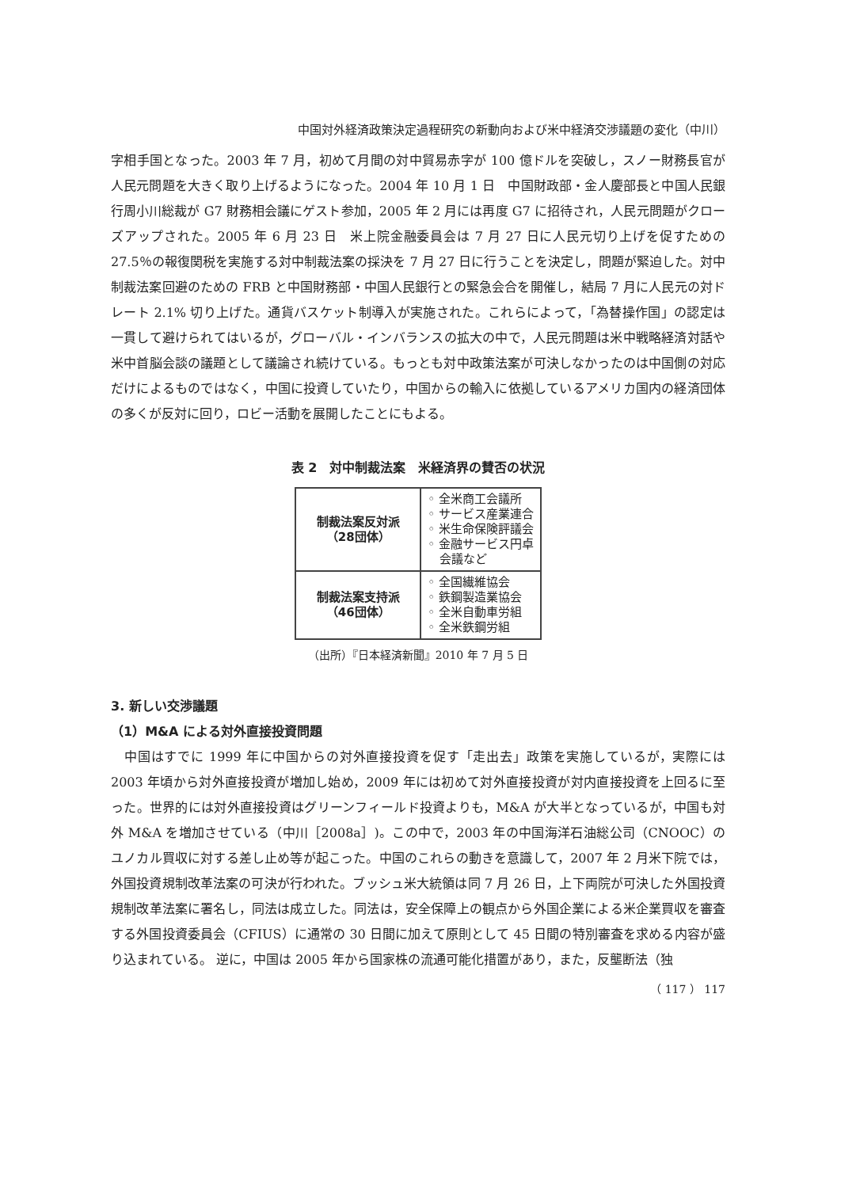中国対外経済政策決定過程研究の新動向および米中経済交渉議題の変化（中川）
字相手国となった。2003 年 7 月，初めて月間の対中貿易赤字が 100 億ドルを突破し，スノー財務長官が人民元問題を大きく取り上げるようになった。2004 年 10 月 1 日　中国財政部・金人慶部長と中国人民銀行周小川総裁が G7 財務相会議にゲスト参加，2005 年 2 月には再度 G7 に招待され，人民元問題がクローズアップされた。2005 年 6 月 23 日　米上院金融委員会は 7 月 27 日に人民元切り上げを促すための 27.5％の報復関税を実施する対中制裁法案の採決を 7 月 27 日に行うことを決定し，問題が緊迫した。対中制裁法案回避のための FRB と中国財務部・中国人民銀行との緊急会合を開催し，結局 7 月に人民元の対ドレート 2.1% 切り上げた。通貨バスケット制導入が実施された。これらによって，「為替操作国」の認定は一貫して避けられてはいるが，グローバル・インバランスの拡大の中で，人民元問題は米中戦略経済対話や米中首脳会談の議題として議論され続けている。もっとも対中政策法案が可決しなかったのは中国側の対応だけによるものではなく，中国に投資していたり，中国からの輸入に依拠しているアメリカ国内の経済団体の多くが反対に回り，ロビー活動を展開したことにもよる。
表 2　対中制裁法案　米経済界の賛否の状況
| 制裁法案反対派 （28団体） | ◦ 全米商工会議所 ◦ サービス産業連合 ◦ 米生命保険評議会 ◦ 金融サービス円卓 会議など |
| 制裁法案支持派 （46団体） | ◦ 全国繊維協会 ◦ 鉄鋼製造業協会 ◦ 全米自動車労組 ◦ 全米鉄鋼労組 |
（出所）『日本経済新聞』2010 年 7 月 5 日
3. 新しい交渉議題
（1）M&A による対外直接投資問題
　中国はすでに 1999 年に中国からの対外直接投資を促す「走出去」政策を実施しているが，実際には 2003 年頃から対外直接投資が増加し始め，2009 年には初めて対外直接投資が対内直接投資を上回るに至った。世界的には対外直接投資はグリーンフィールド投資よりも，M&A が大半となっているが，中国も対外 M&A を増加させている（中川［2008a］)。この中で，2003 年の中国海洋石油総公司（CNOOC）のユノカル買収に対する差し止め等が起こった。中国のこれらの動きを意識して，2007 年 2 月米下院では，外国投資規制改革法案の可決が行われた。ブッシュ米大統領は同 7 月 26 日，上下両院が可決した外国投資規制改革法案に署名し，同法は成立した。同法は，安全保障上の観点から外国企業による米企業買収を審査する外国投資委員会（CFIUS）に通常の 30 日間に加えて原則として 45 日間の特別審査を求める内容が盛り込まれている。 逆に，中国は 2005 年から国家株の流通可能化措置があり，また，反壟断法（独
（ 117 ） 117